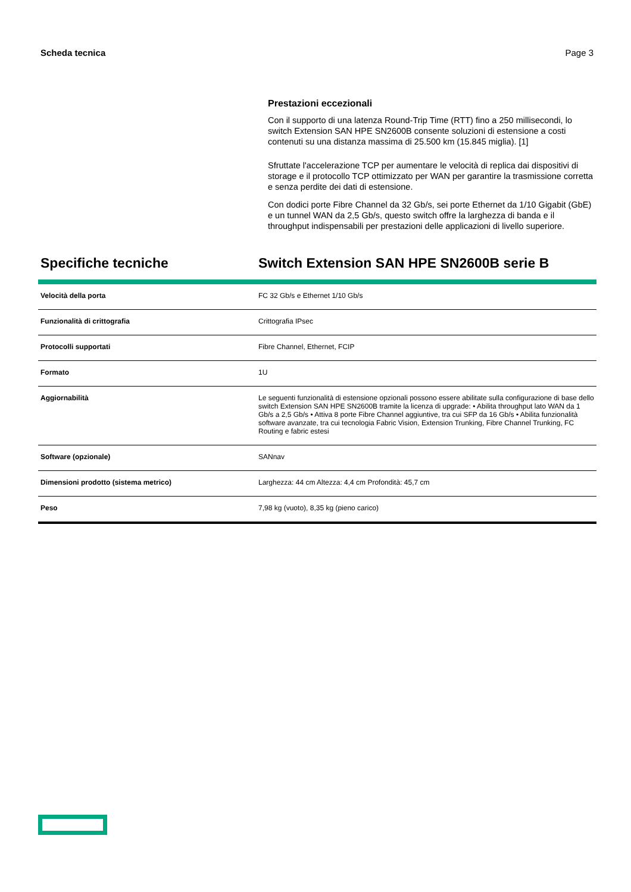Scheda tecnica Page 3
Prestazioni eccezionali
Con il supporto di una latenza Round-Trip Time (RTT) fino a 250 millisecondi, lo switch Extension SAN HPE SN2600B consente soluzioni di estensione a costi contenuti su una distanza massima di 25.500 km (15.845 miglia). [1]
Sfruttate l'accelerazione TCP per aumentare le velocità di replica dai dispositivi di storage e il protocollo TCP ottimizzato per WAN per garantire la trasmissione corretta e senza perdite dei dati di estensione.
Con dodici porte Fibre Channel da 32 Gb/s, sei porte Ethernet da 1/10 Gigabit (GbE) e un tunnel WAN da 2,5 Gb/s, questo switch offre la larghezza di banda e il throughput indispensabili per prestazioni delle applicazioni di livello superiore.
Specifiche tecniche Switch Extension SAN HPE SN2600B serie B
| Velocità della porta | FC 32 Gb/s e Ethernet 1/10 Gb/s |
| Funzionalità di crittografia | Crittografia IPsec |
| Protocolli supportati | Fibre Channel, Ethernet, FCIP |
| Formato | 1U |
| Aggiornabilità | Le seguenti funzionalità di estensione opzionali possono essere abilitate sulla configurazione di base dello switch Extension SAN HPE SN2600B tramite la licenza di upgrade: • Abilita throughput lato WAN da 1 Gb/s a 2,5 Gb/s • Attiva 8 porte Fibre Channel aggiuntive, tra cui SFP da 16 Gb/s • Abilita funzionalità software avanzate, tra cui tecnologia Fabric Vision, Extension Trunking, Fibre Channel Trunking, FC Routing e fabric estesi |
| Software (opzionale) | SANnav |
| Dimensioni prodotto (sistema metrico) | Larghezza: 44 cm Altezza: 4,4 cm Profondità: 45,7 cm |
| Peso | 7,98 kg (vuoto), 8,35 kg (pieno carico) |